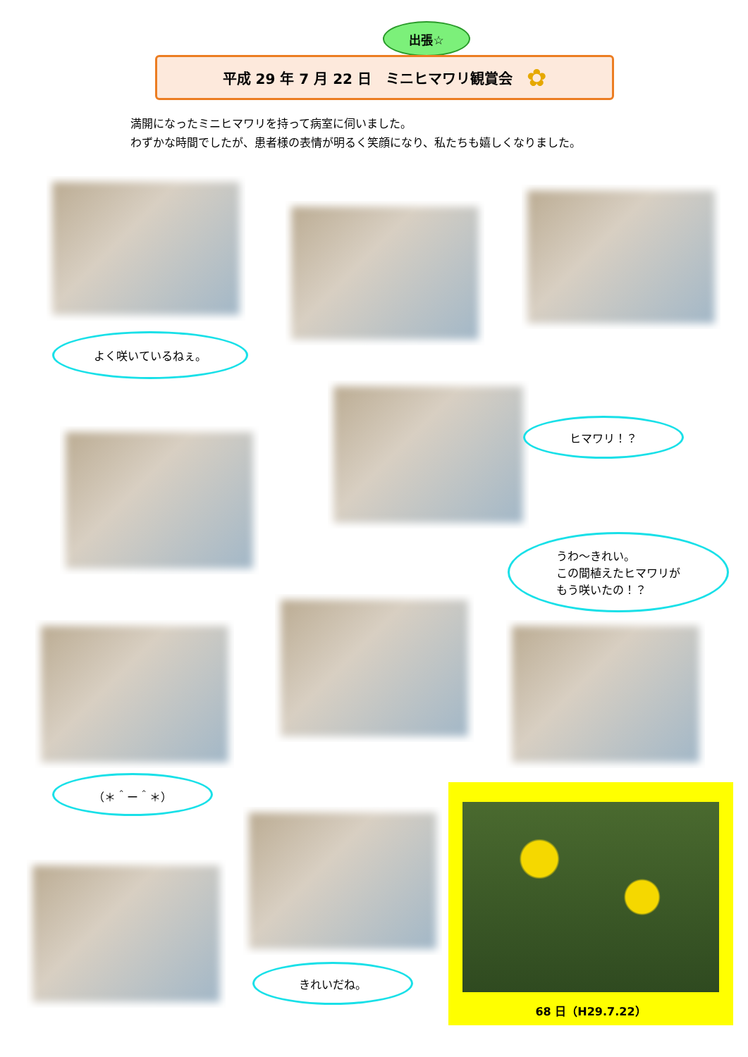出張☆
平成 29 年 7 月 22 日　ミニヒマワリ観賞会 ✿
満開になったミニヒマワリを持って病室に伺いました。
わずかな時間でしたが、患者様の表情が明るく笑顔になり、私たちも嬉しくなりました。
よく咲いているねぇ。
ヒマワリ！？
うわ～きれい。
この間植えたヒマワリが
もう咲いたの！？
（＊＾ー＾＊）
きれいだね。
68 日（H29.7.22）